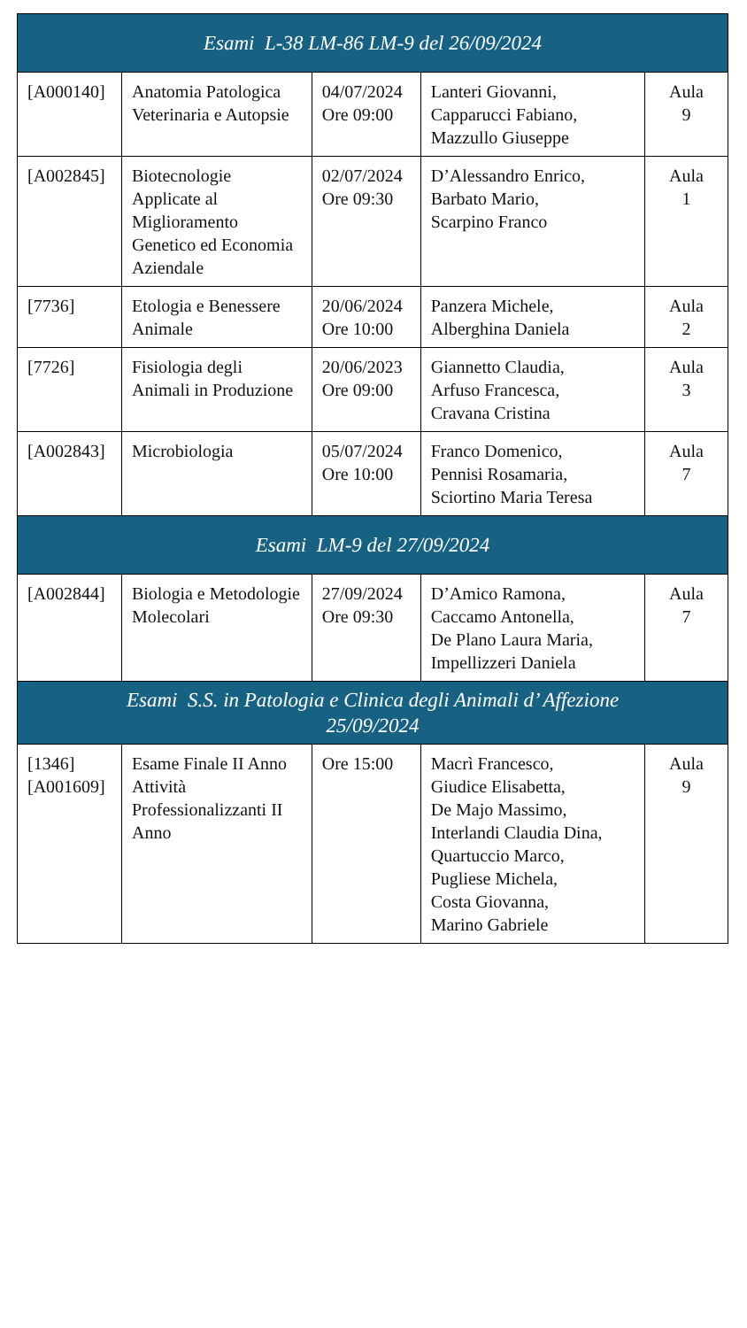| Esami L-38 LM-86 LM-9 del 26/09/2024 | | | | |
| --- | --- | --- | --- | --- |
| [A000140] | Anatomia Patologica Veterinaria e Autopsie | 04/07/2024 Ore 09:00 | Lanteri Giovanni, Capparucci Fabiano, Mazzullo Giuseppe | Aula 9 |
| [A002845] | Biotecnologie Applicate al Miglioramento Genetico ed Economia Aziendale | 02/07/2024 Ore 09:30 | D’Alessandro Enrico, Barbato Mario, Scarpino Franco | Aula 1 |
| [7736] | Etologia e Benessere Animale | 20/06/2024 Ore 10:00 | Panzera Michele, Alberghina Daniela | Aula 2 |
| [7726] | Fisiologia degli Animali in Produzione | 20/06/2023 Ore 09:00 | Giannetto Claudia, Arfuso Francesca, Cravana Cristina | Aula 3 |
| [A002843] | Microbiologia | 05/07/2024 Ore 10:00 | Franco Domenico, Pennisi Rosamaria, Sciortino Maria Teresa | Aula 7 |
| Esami LM-9 del 27/09/2024 | | | | |
| [A002844] | Biologia e Metodologie Molecolari | 27/09/2024 Ore 09:30 | D’Amico Ramona, Caccamo Antonella, De Plano Laura Maria, Impellizzeri Daniela | Aula 7 |
| Esami S.S. in Patologia e Clinica degli Animali d’ Affezione 25/09/2024 | | | | |
| [1346] [A001609] | Esame Finale II Anno Attività Professionalizzanti II Anno | Ore 15:00 | Macrì Francesco, Giudice Elisabetta, De Majo Massimo, Interlandi Claudia Dina, Quartuccio Marco, Pugliese Michela, Costa Giovanna, Marino Gabriele | Aula 9 |